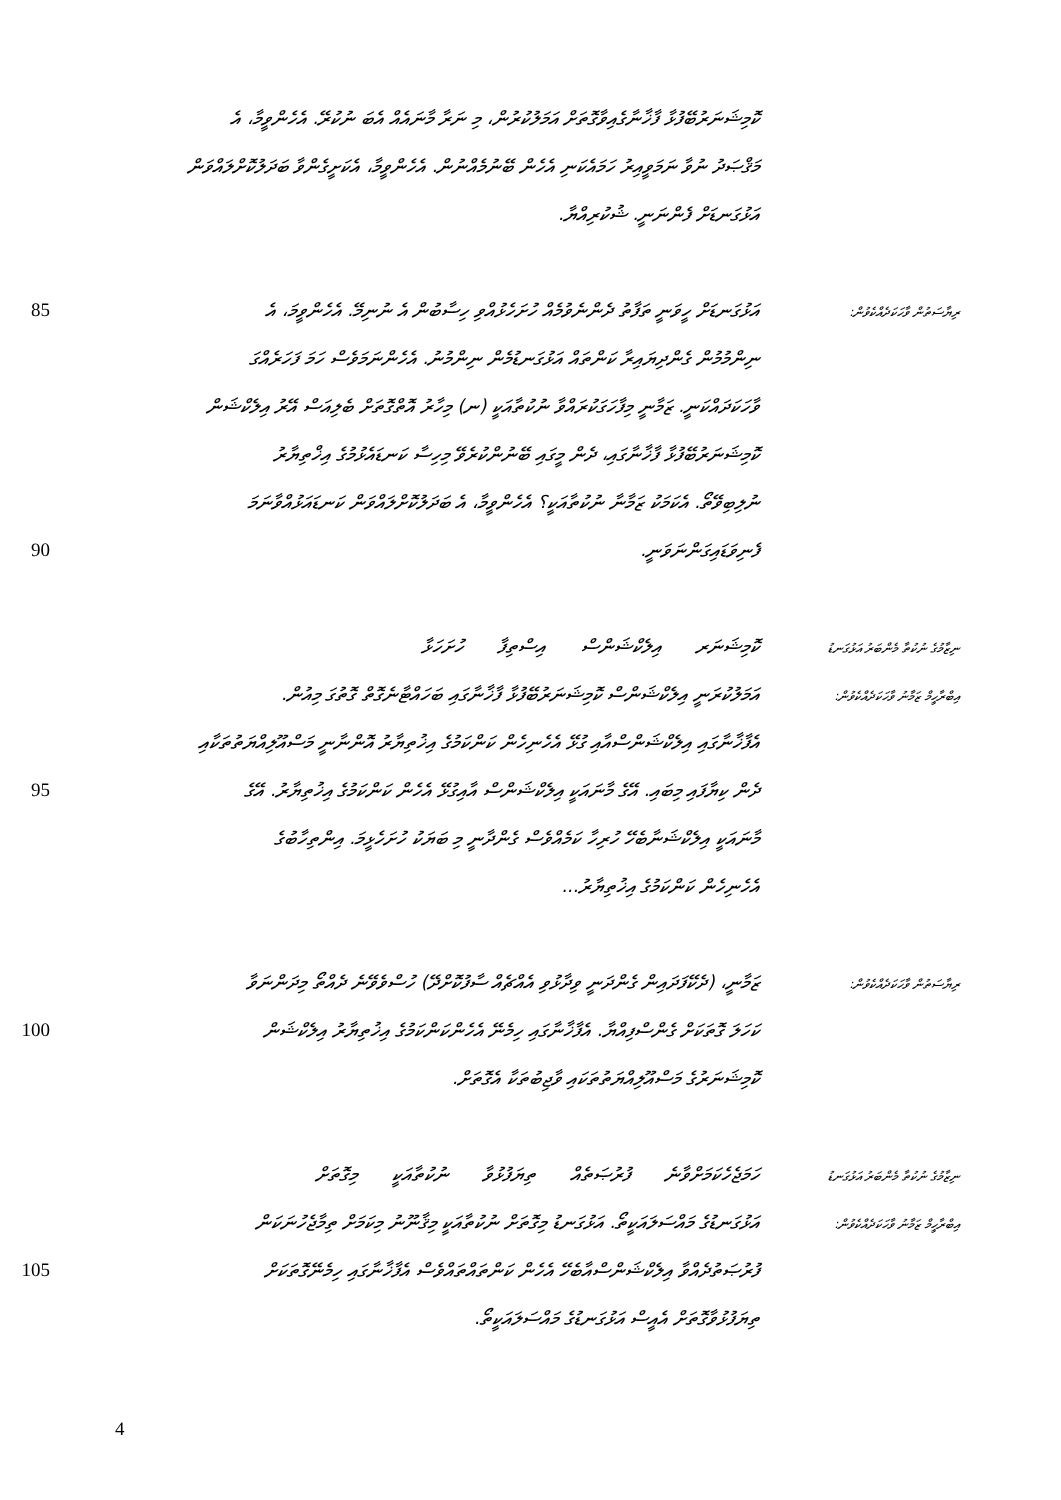ކޮމިޝަނަރުބޭފުޅާ ފާޚާނާގެއިވާގޮތަށް އަމަލުކުރުން، މި ނަރާ މާނައެއް އެބަ ނުކުރޭ. އެހެންވީމާ، އެ
މަޤްޞަދު ނުވާ ނަމަވީއިރު ހަމައެކަނި އެހެން ބޭނުމެއްނުން. އެހެންވީމާ، އެކަށީގެންވާ ބަދަލުކޮށްލައްވަން
އަޅުގަނޑަށް ފެންނަނީ. ޝުކުރިއްޔާ.
85 އަޅުގަނޑަށް ހީވަނީ ތަފާތު ދެންނެވުމެއް ހުށަހެޅުއްވި ހިސާބުން އެ ނުނިމޭ. އެހެންވީމަ، އެ
ރިޔާސަތުން ވާހަކަދެއްކެވުން:
ނިންމުމުން ގެންދިޔައިރާ ކަންތައް އަޅުގަނޑުމެން ނިންމުނު. އެހެންނަމަވެސް ހަމަ ފަހަރެއްގަ
ވާހަކަދައްކަނީ. ޒަމާނީ މިފާހަގަކުރައްވާ ނުކުތާއަކީ (ނ) މިހާރު އޮތްގޮތަށް ބެލިއަސް އޭރު އިލެކްޝަން
ކޮމިޝަނަރުބޭފުޅާ ފާޚާނާގައި، ދެން މީގައި ބޭނުންކުރެވޭ މިހިސާ ކަނޑައެޅުމުގެ އިޚްތިޔާރު
ނުލިބިވޭތޯ. އެކަމަކު ޒަމާނާ ނުކުތާއަކީ؟ އެހެންވީމާ، އެ ބަދަލުކޮށްލައްވަން ކަނޑައަޅުއްވާނަމަ
90 ފެނިވަޑައިގަންނަވަނީ.
ކޮމިޝަނަރ އިލެކްޝަންސް އިސްތިފާ ހުށަހަޅާ
ނިޒާމުގެ ނުކުތާ މެންބަރު އަޅުގަނޑު
އަމަލުކުރަނީ އިލެކްޝަންސް ކޮމިޝަނަރުބޭފުޅާ ފާޚާނާގައި ބަހައްޓާނެގޮތް ގޮތުގަ މިއުން.
އިބްރާހީމް ޒަމާނު ވާހަކަދެއްކެވުން:
އެފާޚާނާގައި އިލެކްޝަންސްއާއި ގުޅޭ އެހެނިހެން ކަންކަމުގެ އިޚުތިޔާރު އޮންނާނީ މަސްއޫލިއްޔަތުތަކާއި
95 ދެން ކިޔާފައި މިބައި. އޭގެ މާނައަކީ އިލެކްޝަންސް އާއިގުޅޭ އެހެން ކަންކަމުގެ އިޚުތިޔާރު. އޭގެ
މާނައަކީ އިލެކްޝަނާބެހޭ ހުރިހާ ކަމެއްވެސް ގެންދާނީ މި ބަޔަކު ހުށަހެޅީމަ. އިންތިހާބުގެ
އެހެނިހެން ކަންކަމުގެ އިޚުތިޔާރު...
ޒަމާނީ، (ދެކޭފަދައިން ގެންދަނީ ވިދާޅުވި އެއްޗެއް ސާފުކޮށްދޭ) ހުސްވެވޭނެ ދެއްތޯ މިދަންނަވާ
ރިޔާސަތުން ވާހަކަދެއްކެވުން:
100 ކަހަލަ ގޮތަކަށް ގެންސްފިއްޔާ. އެފާޚާނާގައި ހިމެނޭ އެހެންކަންކަމުގެ އިޚުތިޔާރު އިލެކްޝަން
ކޮމިޝަނަރުގެ މަސްއޫލިއްޔަތުތަކައި ވާޖިބުތަކާ އެގޮތަށް.
ހަމަޖެހެކަމަށްވާނެ ފުރުޞަތެއް ތިޔަފުޅުވާ ނުކުތާއަކީ މިގޮތަށް
ނިޒާމުގެ ނުކުތާ މެންބަރު އަޅުގަނޑު
އަޅުގަނޑުގެ މައްސަލައަކީތޯ. އަޅުގަނޑު މިގޮތަށް ނުކުތާއަކީ މިޤާނޫނު މިކަމަށް ތިމާޖެހުނަކަން
އިބްރާހީމް ޒަމާނު ވާހަކަދެއްކެވުން:
105 ފުރުޞަތުދެއްވާ އިލެކްޝަންސްއާބެހޭ އެހެން ކަންތައްތައްވެސް އެފާޚާނާގައި ހިމެނޭގޮތަކަށް
ތިޔަފުޅުވާގޮތަށް އެއީސް އަޅުގަނޑުގެ މައްސަލައަކީތޯ.
4